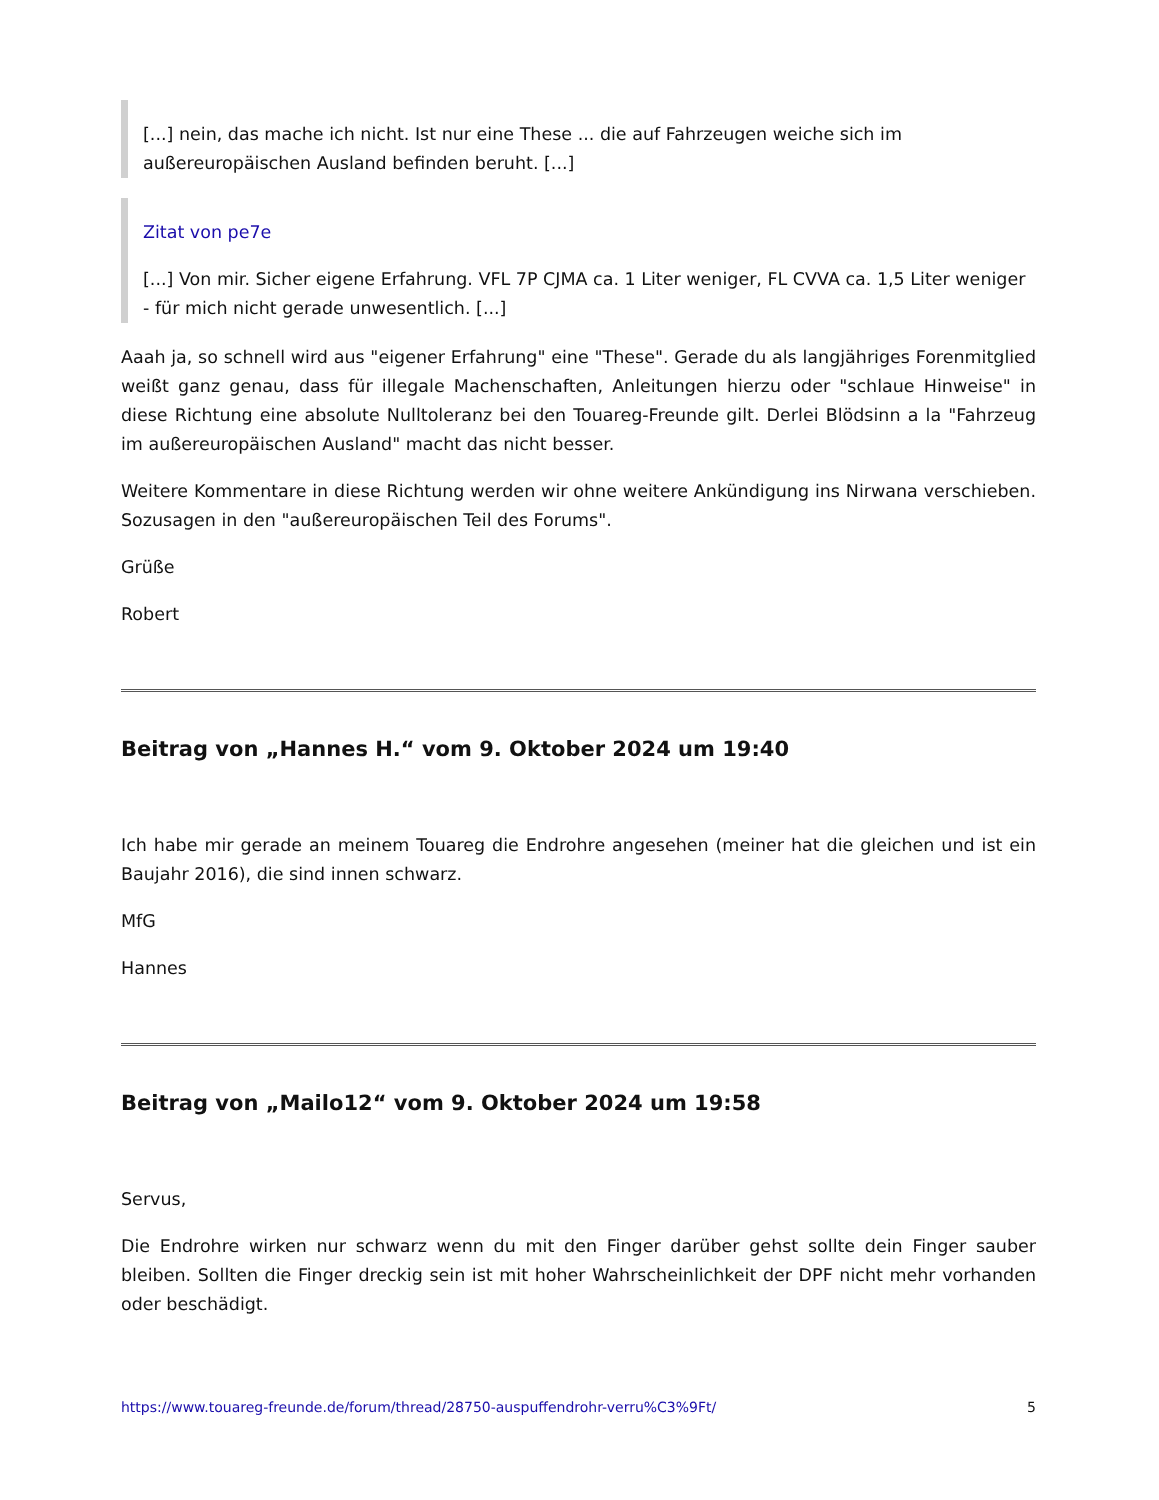[...] nein, das mache ich nicht. Ist nur eine These ... die auf Fahrzeugen weiche sich im außereuropäischen Ausland befinden beruht. [...]
Zitat von pe7e
[...] Von mir. Sicher eigene Erfahrung. VFL 7P CJMA ca. 1 Liter weniger, FL CVVA ca. 1,5 Liter weniger - für mich nicht gerade unwesentlich. [...]
Aaah ja, so schnell wird aus "eigener Erfahrung" eine "These". Gerade du als langjähriges Forenmitglied weißt ganz genau, dass für illegale Machenschaften, Anleitungen hierzu oder "schlaue Hinweise" in diese Richtung eine absolute Nulltoleranz bei den Touareg-Freunde gilt. Derlei Blödsinn a la "Fahrzeug im außereuropäischen Ausland" macht das nicht besser.
Weitere Kommentare in diese Richtung werden wir ohne weitere Ankündigung ins Nirwana verschieben. Sozusagen in den "außereuropäischen Teil des Forums".
Grüße
Robert
Beitrag von „Hannes H.“ vom 9. Oktober 2024 um 19:40
Ich habe mir gerade an meinem Touareg die Endrohre angesehen (meiner hat die gleichen und ist ein Baujahr 2016), die sind innen schwarz.
MfG
Hannes
Beitrag von „Mailo12“ vom 9. Oktober 2024 um 19:58
Servus,
Die Endrohre wirken nur schwarz wenn du mit den Finger darüber gehst sollte dein Finger sauber bleiben. Sollten die Finger dreckig sein ist mit hoher Wahrscheinlichkeit der DPF nicht mehr vorhanden oder beschädigt.
https://www.touareg-freunde.de/forum/thread/28750-auspuffendrohr-verru%C3%9Ft/ 5